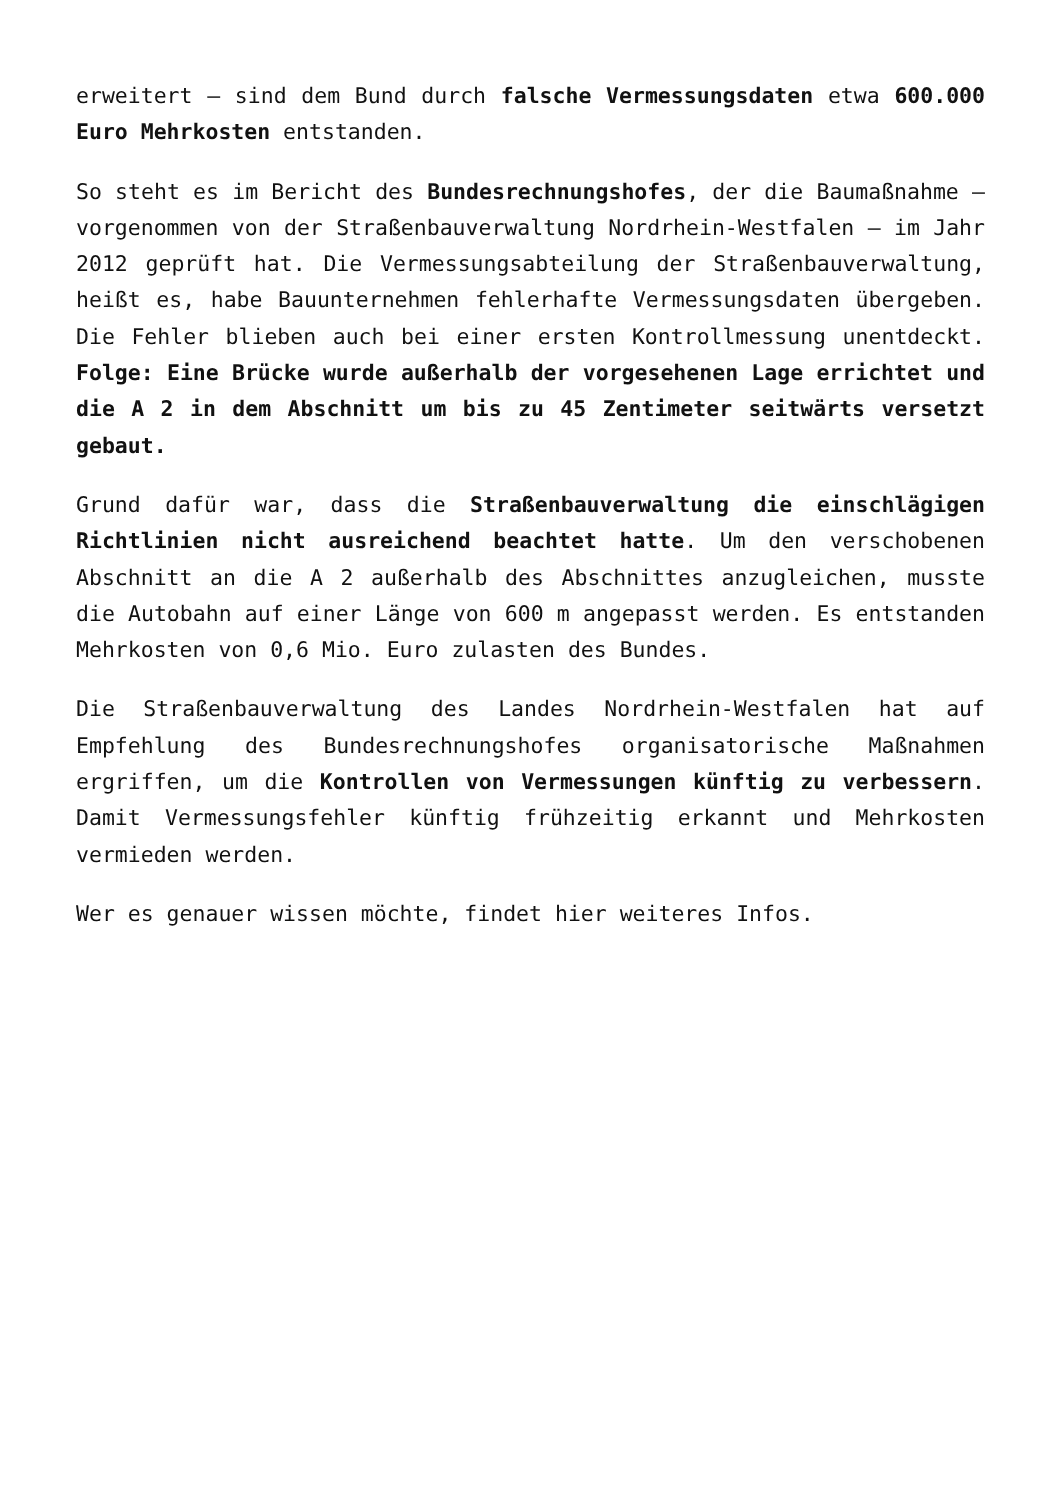erweitert – sind dem Bund durch falsche Vermessungsdaten etwa 600.000 Euro Mehrkosten entstanden.
So steht es im Bericht des Bundesrechnungshofes, der die Baumaßnahme – vorgenommen von der Straßenbauverwaltung Nordrhein-Westfalen – im Jahr 2012 geprüft hat. Die Vermessungsabteilung der Straßenbauverwaltung, heißt es, habe Bauunternehmen fehlerhafte Vermessungsdaten übergeben. Die Fehler blieben auch bei einer ersten Kontrollmessung unentdeckt. Folge: Eine Brücke wurde außerhalb der vorgesehenen Lage errichtet und die A 2 in dem Abschnitt um bis zu 45 Zentimeter seitwärts versetzt gebaut.
Grund dafür war, dass die Straßenbauverwaltung die einschlägigen Richtlinien nicht ausreichend beachtet hatte. Um den verschobenen Abschnitt an die A 2 außerhalb des Abschnittes anzugleichen, musste die Autobahn auf einer Länge von 600 m angepasst werden. Es entstanden Mehrkosten von 0,6 Mio. Euro zulasten des Bundes.
Die Straßenbauverwaltung des Landes Nordrhein-Westfalen hat auf Empfehlung des Bundesrechnungshofes organisatorische Maßnahmen ergriffen, um die Kontrollen von Vermessungen künftig zu verbessern. Damit Vermessungsfehler künftig frühzeitig erkannt und Mehrkosten vermieden werden.
Wer es genauer wissen möchte, findet hier weiteres Infos.